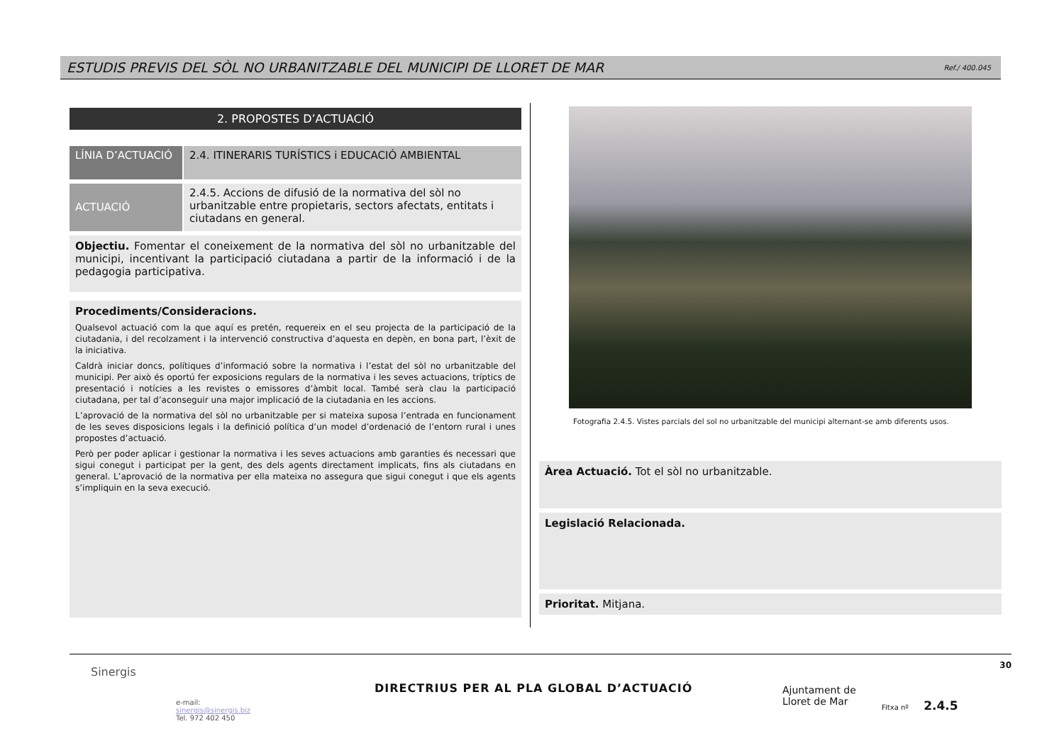ESTUDIS PREVIS DEL SÒL NO URBANITZABLE DEL MUNICIPI DE LLORET DE MAR Ref./ 400.045
2. PROPOSTES D’ACTUACIÓ
LÍNIA D’ACTUACIÓ 2.4. ITINERARIS TURÍSTICS i EDUCACIÓ AMBIENTAL
ACTUACIÓ
2.4.5. Accions de difusió de la normativa del sòl no urbanitzable entre propietaris, sectors afectats, entitats i ciutadans en general.
Objectiu. Fomentar el coneixement de la normativa del sòl no urbanitzable del municipi, incentivant la participació ciutadana a partir de la informació i de la pedagogia participativa.
Procediments/Consideracions.
Qualsevol actuació com la que aquí es pretén, requereix en el seu projecta de la participació de la ciutadania, i del recolzament i la intervenció constructiva d’aquesta en depèn, en bona part, l’èxit de la iniciativa.
Caldrà iniciar doncs, polítiques d’informació sobre la normativa i l’estat del sòl no urbanitzable del municipi. Per això és oportú fer exposicions regulars de la normativa i les seves actuacions, tríptics de presentació i notícies a les revistes o emissores d’àmbit local. També serà clau la participació ciutadana, per tal d’aconseguir una major implicació de la ciutadania en les accions.
L’aprovació de la normativa del sòl no urbanitzable per si mateixa suposa l’entrada en funcionament de les seves disposicions legals i la definició política d’un model d’ordenació de l’entorn rural i unes propostes d’actuació.
Però per poder aplicar i gestionar la normativa i les seves actuacions amb garanties és necessari que sigui conegut i participat per la gent, des dels agents directament implicats, fins als ciutadans en general. L’aprovació de la normativa per ella mateixa no assegura que sigui conegut i que els agents s’impliquin en la seva execució.
Fotografia 2.4.5. Vistes parcials del sol no urbanitzable del municipi alternant-se amb diferents usos.
Àrea Actuació. Tot el sòl no urbanitzable.
Legislació Relacionada.
Prioritat. Mitjana.
Sinergis
e-mail:
sinergis@sinergis.biz
Tel. 972 402 450
DIRECTRIUS PER AL PLA GLOBAL D’ACTUACIÓ
Ajuntament de
Lloret de Mar
Fitxa nº 2.4.5
30